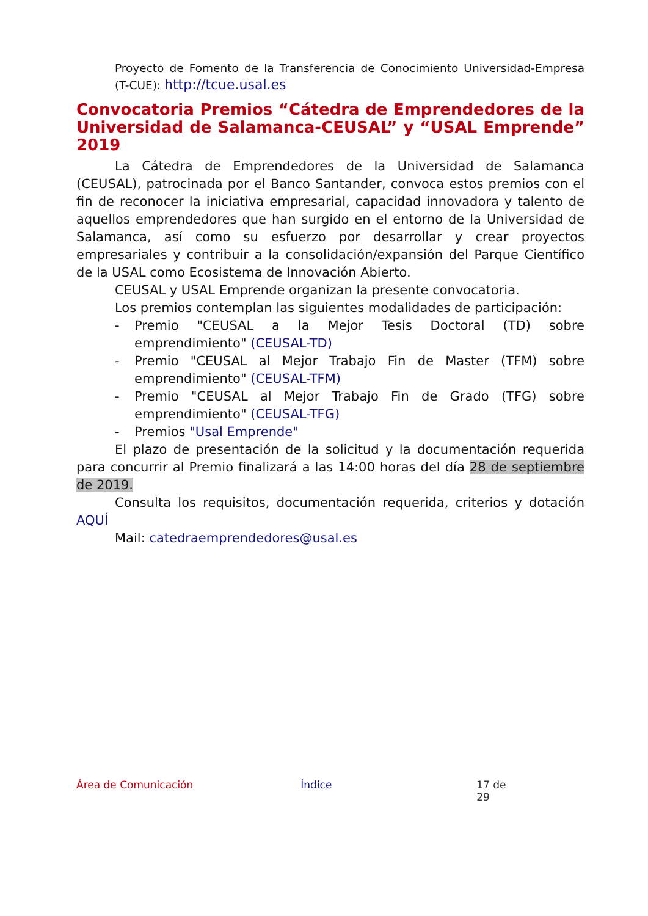Proyecto de Fomento de la Transferencia de Conocimiento Universidad-Empresa (T-CUE): http://tcue.usal.es
Convocatoria Premios “Cátedra de Emprendedores de la Universidad de Salamanca-CEUSAL” y “USAL Emprende” 2019
La Cátedra de Emprendedores de la Universidad de Salamanca (CEUSAL), patrocinada por el Banco Santander, convoca estos premios con el fin de reconocer la iniciativa empresarial, capacidad innovadora y talento de aquellos emprendedores que han surgido en el entorno de la Universidad de Salamanca, así como su esfuerzo por desarrollar y crear proyectos empresariales y contribuir a la consolidación/expansión del Parque Científico de la USAL como Ecosistema de Innovación Abierto.
CEUSAL y USAL Emprende organizan la presente convocatoria.
Los premios contemplan las siguientes modalidades de participación:
- Premio "CEUSAL a la Mejor Tesis Doctoral (TD) sobre emprendimiento" (CEUSAL-TD)
- Premio "CEUSAL al Mejor Trabajo Fin de Master (TFM) sobre emprendimiento" (CEUSAL-TFM)
- Premio "CEUSAL al Mejor Trabajo Fin de Grado (TFG) sobre emprendimiento" (CEUSAL-TFG)
- Premios "Usal Emprende"
El plazo de presentación de la solicitud y la documentación requerida para concurrir al Premio finalizará a las 14:00 horas del día 28 de septiembre de 2019.
Consulta los requisitos, documentación requerida, criterios y dotación AQUÍ
Mail: catedraemprendedores@usal.es
Área de Comunicación Índice 17 de 29